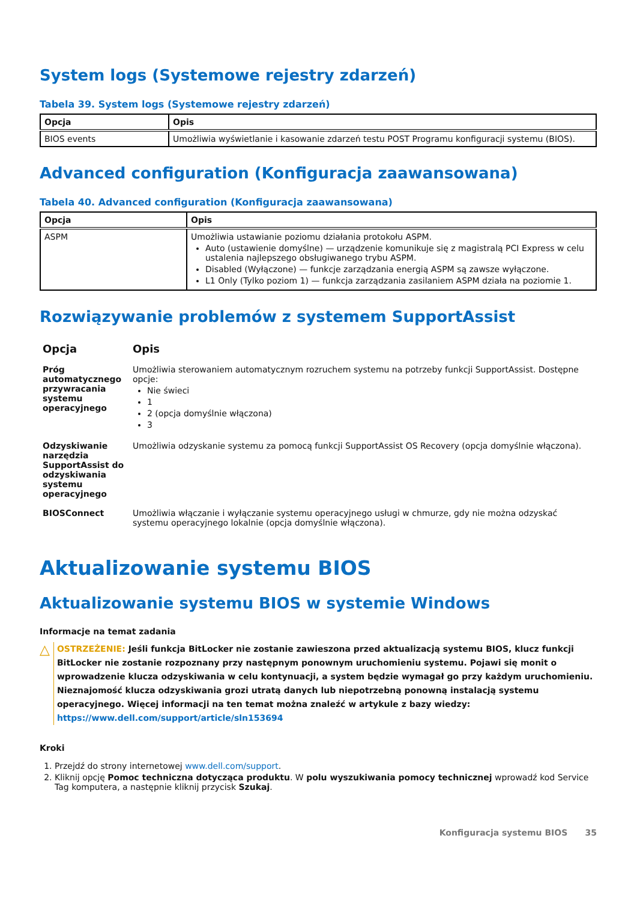System logs (Systemowe rejestry zdarzeń)
Tabela 39. System logs (Systemowe rejestry zdarzeń)
| Opcja | Opis |
| --- | --- |
| BIOS events | Umożliwia wyświetlanie i kasowanie zdarzeń testu POST Programu konfiguracji systemu (BIOS). |
Advanced configuration (Konfiguracja zaawansowana)
Tabela 40. Advanced configuration (Konfiguracja zaawansowana)
| Opcja | Opis |
| --- | --- |
| ASPM | Umożliwia ustawianie poziomu działania protokołu ASPM. Auto (ustawienie domyślne) — urządzenie komunikuje się z magistralą PCI Express w celu ustalenia najlepszego obsługiwanego trybu ASPM. Disabled (Wyłączone) — funkcje zarządzania energią ASPM są zawsze wyłączone. L1 Only (Tylko poziom 1) — funkcja zarządzania zasilaniem ASPM działa na poziomie 1. |
Rozwiązywanie problemów z systemem SupportAssist
| Opcja | Opis |
| --- | --- |
| Próg automatycznego przywracania systemu operacyjnego | Umożliwia sterowaniem automatycznym rozruchem systemu na potrzeby funkcji SupportAssist. Dostępne opcje: Nie świeci 1 2 (opcja domyślnie włączona) 3 |
| Odzyskiwanie narzędzia SupportAssist do odzyskiwania systemu operacyjnego | Umożliwia odzyskanie systemu za pomocą funkcji SupportAssist OS Recovery (opcja domyślnie włączona). |
| BIOSConnect | Umożliwia włączanie i wyłączanie systemu operacyjnego usługi w chmurze, gdy nie można odzyskać systemu operacyjnego lokalnie (opcja domyślnie włączona). |
Aktualizowanie systemu BIOS
Aktualizowanie systemu BIOS w systemie Windows
Informacje na temat zadania
△
OSTRZEŻENIE: Jeśli funkcja BitLocker nie zostanie zawieszona przed aktualizacją systemu BIOS, klucz funkcji BitLocker nie zostanie rozpoznany przy następnym ponownym uruchomieniu systemu. Pojawi się monit o wprowadzenie klucza odzyskiwania w celu kontynuacji, a system będzie wymagał go przy każdym uruchomieniu. Nieznajomość klucza odzyskiwania grozi utratą danych lub niepotrzebną ponowną instalacją systemu operacyjnego. Więcej informacji na ten temat można znaleźć w artykule z bazy wiedzy: https://www.dell.com/support/article/sln153694
Kroki
1. Przejdź do strony internetowej www.dell.com/support.
2. Kliknij opcję Pomoc techniczna dotycząca produktu. W polu wyszukiwania pomocy technicznej wprowadź kod Service Tag komputera, a następnie kliknij przycisk Szukaj.
Konfiguracja systemu BIOS 35